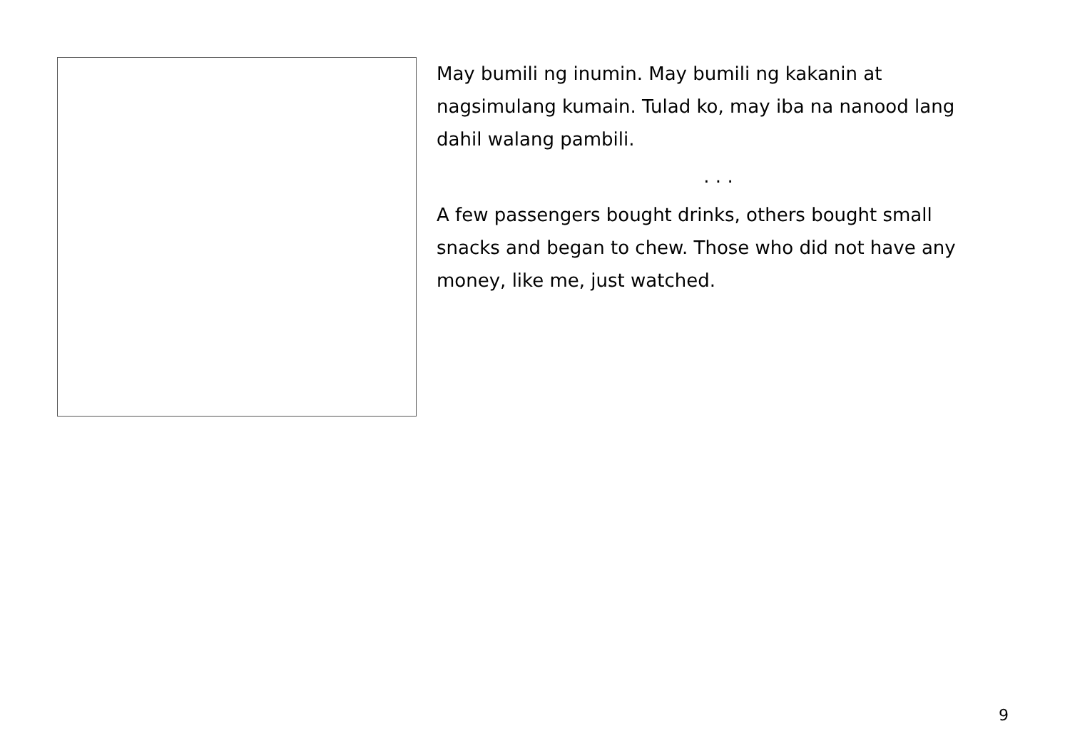May bumili ng inumin. May bumili ng kakanin at nagsimulang kumain. Tulad ko, may iba na nanood lang dahil walang pambili.
. . .
A few passengers bought drinks, others bought small snacks and began to chew. Those who did not have any money, like me, just watched.
9